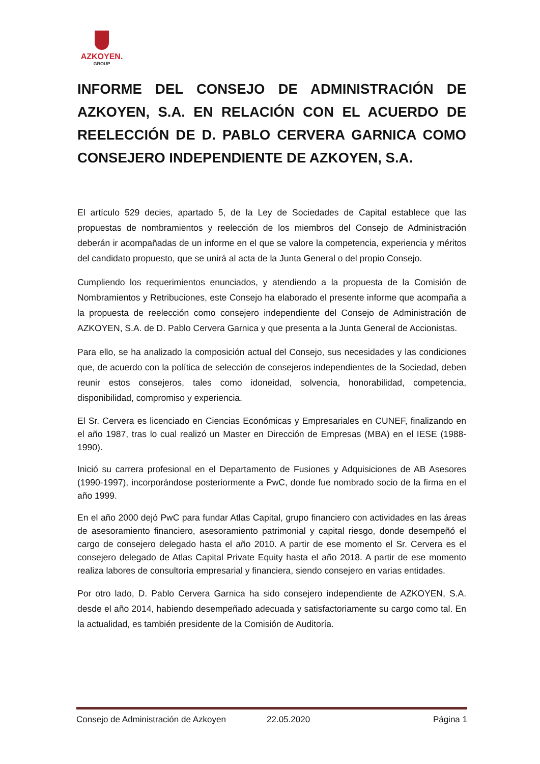AZKOYEN.
GROUP
INFORME DEL CONSEJO DE ADMINISTRACIÓN DE AZKOYEN, S.A. EN RELACIÓN CON EL ACUERDO DE REELECCIÓN DE D. PABLO CERVERA GARNICA COMO CONSEJERO INDEPENDIENTE DE AZKOYEN, S.A.
El artículo 529 decies, apartado 5, de la Ley de Sociedades de Capital establece que las propuestas de nombramientos y reelección de los miembros del Consejo de Administración deberán ir acompañadas de un informe en el que se valore la competencia, experiencia y méritos del candidato propuesto, que se unirá al acta de la Junta General o del propio Consejo.
Cumpliendo los requerimientos enunciados, y atendiendo a la propuesta de la Comisión de Nombramientos y Retribuciones, este Consejo ha elaborado el presente informe que acompaña a la propuesta de reelección como consejero independiente del Consejo de Administración de AZKOYEN, S.A. de D. Pablo Cervera Garnica y que presenta a la Junta General de Accionistas.
Para ello, se ha analizado la composición actual del Consejo, sus necesidades y las condiciones que, de acuerdo con la política de selección de consejeros independientes de la Sociedad, deben reunir estos consejeros, tales como idoneidad, solvencia, honorabilidad, competencia, disponibilidad, compromiso y experiencia.
El Sr. Cervera es licenciado en Ciencias Económicas y Empresariales en CUNEF, finalizando en el año 1987, tras lo cual realizó un Master en Dirección de Empresas (MBA) en el IESE (1988-1990).
Inició su carrera profesional en el Departamento de Fusiones y Adquisiciones de AB Asesores (1990-1997), incorporándose posteriormente a PwC, donde fue nombrado socio de la firma en el año 1999.
En el año 2000 dejó PwC para fundar Atlas Capital, grupo financiero con actividades en las áreas de asesoramiento financiero, asesoramiento patrimonial y capital riesgo, donde desempeñó el cargo de consejero delegado hasta el año 2010. A partir de ese momento el Sr. Cervera es el consejero delegado de Atlas Capital Private Equity hasta el año 2018. A partir de ese momento realiza labores de consultoría empresarial y financiera, siendo consejero en varias entidades.
Por otro lado, D. Pablo Cervera Garnica ha sido consejero independiente de AZKOYEN, S.A. desde el año 2014, habiendo desempeñado adecuada y satisfactoriamente su cargo como tal. En la actualidad, es también presidente de la Comisión de Auditoría.
Consejo de Administración de Azkoyen 22.05.2020 Página 1